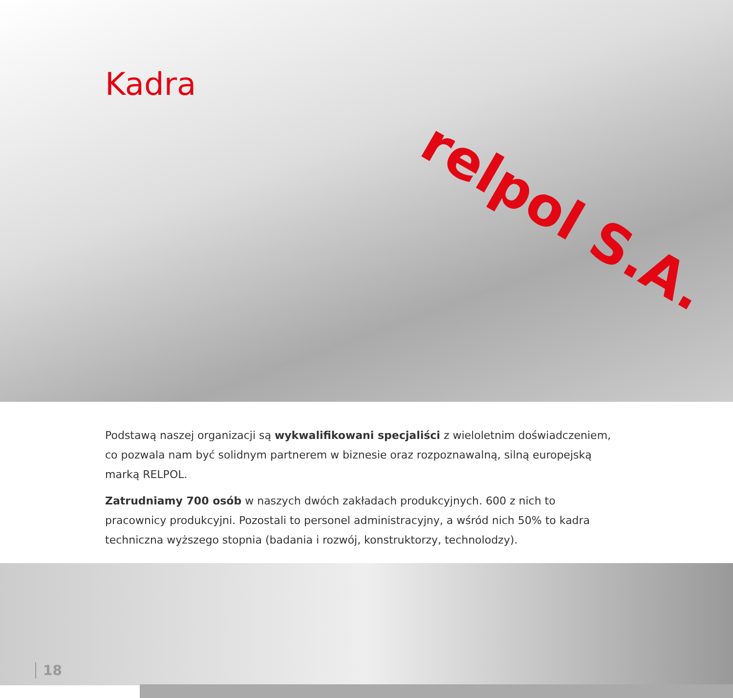relpol S.A.
Kadra
Podstawą naszej organizacji są wykwalifikowani specjaliści z wieloletnim doświadczeniem, co pozwala nam być solidnym partnerem w biznesie oraz rozpoznawalną, silną europejską marką RELPOL.
Zatrudniamy 700 osób w naszych dwóch zakładach produkcyjnych. 600 z nich to pracownicy produkcyjni. Pozostali to personel administracyjny, a wśród nich 50% to kadra techniczna wyższego stopnia (badania i rozwój, konstruktorzy, technolodzy).
18